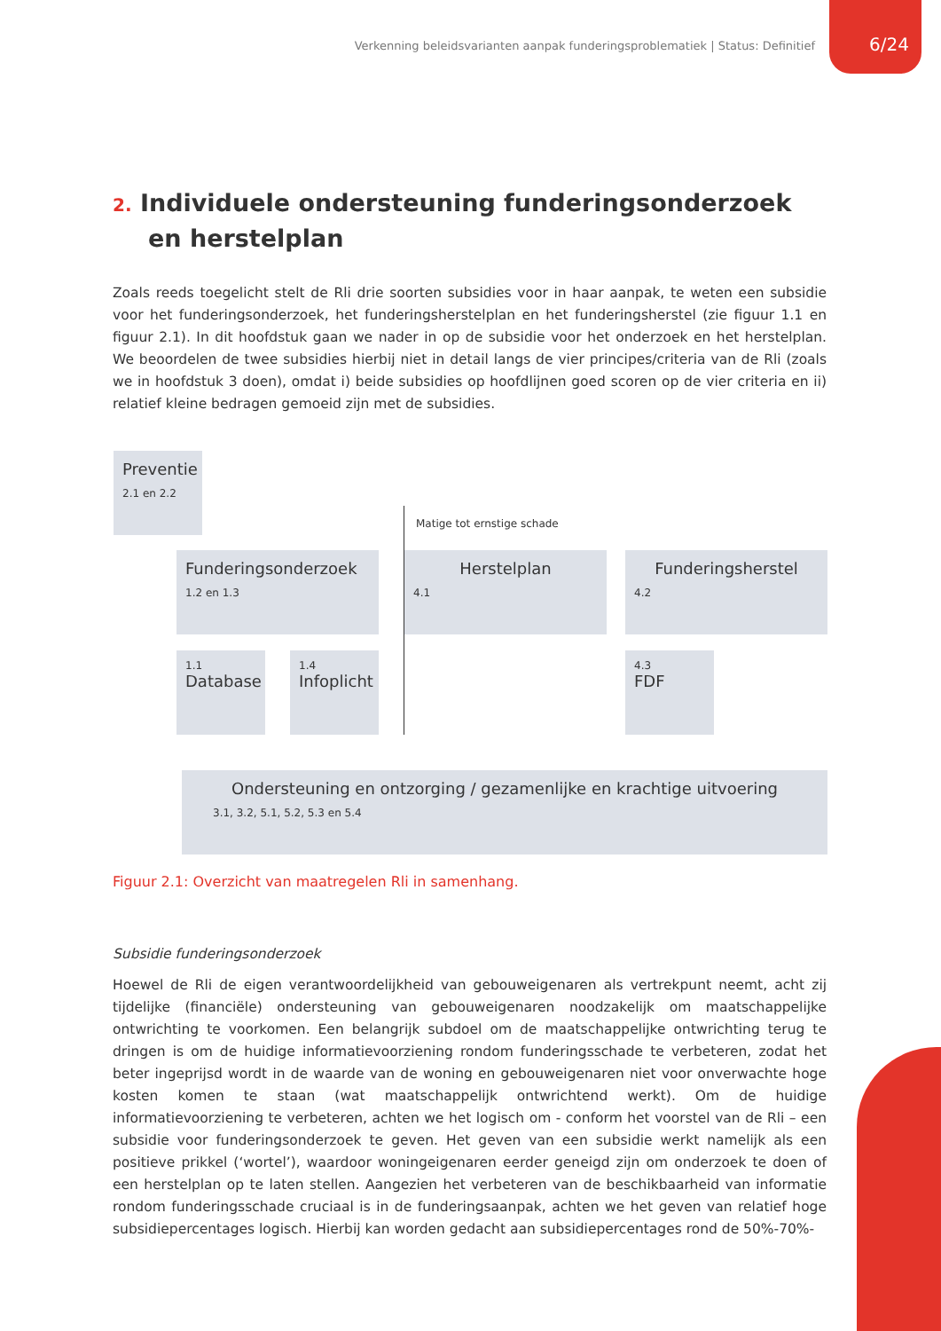Verkenning beleidsvarianten aanpak funderingsproblematiek | Status: Definitief
6/24
2. Individuele ondersteuning funderingsonderzoek en herstelplan
Zoals reeds toegelicht stelt de Rli drie soorten subsidies voor in haar aanpak, te weten een subsidie voor het funderingsonderzoek, het funderingsherstelplan en het funderingsherstel (zie figuur 1.1 en figuur 2.1). In dit hoofdstuk gaan we nader in op de subsidie voor het onderzoek en het herstelplan. We beoordelen de twee subsidies hierbij niet in detail langs de vier principes/criteria van de Rli (zoals we in hoofdstuk 3 doen), omdat i) beide subsidies op hoofdlijnen goed scoren op de vier criteria en ii) relatief kleine bedragen gemoeid zijn met de subsidies.
Preventie
2.1 en 2.2
Matige tot ernstige schade
Funderingsonderzoek
1.2 en 1.3
Herstelplan
4.1
Funderingsherstel
4.2
1.1
Database
1.4
Infoplicht
4.3
FDF
Ondersteuning en ontzorging / gezamenlijke en krachtige uitvoering
3.1, 3.2, 5.1, 5.2, 5.3 en 5.4
Figuur 2.1: Overzicht van maatregelen Rli in samenhang.
Subsidie funderingsonderzoek
Hoewel de Rli de eigen verantwoordelijkheid van gebouweigenaren als vertrekpunt neemt, acht zij tijdelijke (financiële) ondersteuning van gebouweigenaren noodzakelijk om maatschappelijke ontwrichting te voorkomen. Een belangrijk subdoel om de maatschappelijke ontwrichting terug te dringen is om de huidige informatievoorziening rondom funderingsschade te verbeteren, zodat het beter ingeprijsd wordt in de waarde van de woning en gebouweigenaren niet voor onverwachte hoge kosten komen te staan (wat maatschappelijk ontwrichtend werkt). Om de huidige informatievoorziening te verbeteren, achten we het logisch om - conform het voorstel van de Rli – een subsidie voor funderingsonderzoek te geven. Het geven van een subsidie werkt namelijk als een positieve prikkel (‘wortel’), waardoor woningeigenaren eerder geneigd zijn om onderzoek te doen of een herstelplan op te laten stellen. Aangezien het verbeteren van de beschikbaarheid van informatie rondom funderingsschade cruciaal is in de funderingsaanpak, achten we het geven van relatief hoge subsidiepercentages logisch. Hierbij kan worden gedacht aan subsidiepercentages rond de 50%-70%-